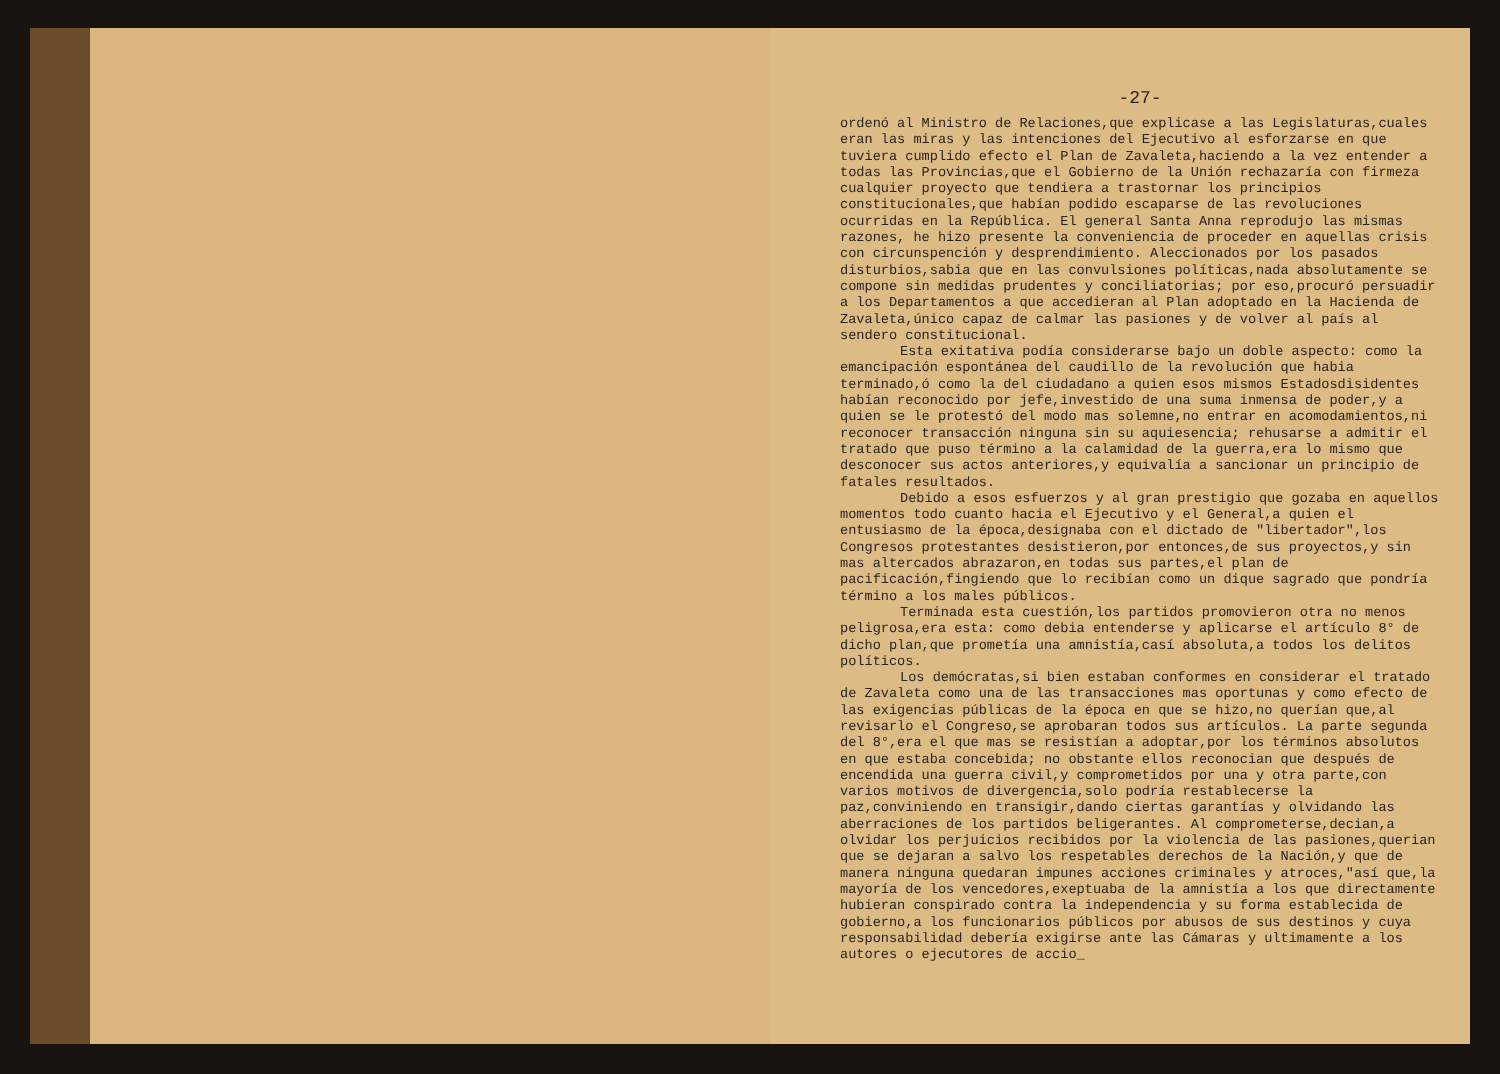-27-
ordenó al Ministro de Relaciones,que explicase a las Legislaturas,cuales eran las miras y las intenciones del Ejecutivo al esforzarse en que tuviera cumplido efecto el Plan de Zavaleta,haciendo a la vez entender a todas las Provincias,que el Gobierno de la Unión rechazaría con firmeza cualquier proyecto que tendiera a trastornar los principios constitucionales,que habían podido escaparse de las revoluciones ocurridas en la República. El general Santa Anna reprodujo las mismas razones, he hizo presente la conveniencia de proceder en aquellas crisis con circunspención y desprendimiento. Aleccionados por los pasados disturbios,sabia que en las convulsiones políticas,nada absolutamente se compone sin medidas prudentes y conciliatorias; por eso,procuró persuadir a los Departamentos a que accedieran al Plan adoptado en la Hacienda de Zavaleta,único capaz de calmar las pasiones y de volver al país al sendero constitucional.
Esta exitativa podía considerarse bajo un doble aspecto: como la emancipación espontánea del caudillo de la revolución que habia terminado,ó como la del ciudadano a quien esos mismos Estadosdisidentes habían reconocido por jefe,investido de una suma inmensa de poder,y a quien se le protestó del modo mas solemne,no entrar en acomodamientos,ni reconocer transacción ninguna sin su aquiesencia; rehusarse a admitir el tratado que puso término a la calamidad de la guerra,era lo mismo que desconocer sus actos anteriores,y equivalía a sancionar un principio de fatales resultados.
Debido a esos esfuerzos y al gran prestigio que gozaba en aquellos momentos todo cuanto hacia el Ejecutivo y el General,a quien el entusiasmo de la época,designaba con el dictado de "libertador",los Congresos protestantes desistieron,por entonces,de sus proyectos,y sin mas altercados abrazaron,en todas sus partes,el plan de pacificación,fingiendo que lo recibían como un dique sagrado que pondría término a los males públicos.
Terminada esta cuestión,los partidos promovieron otra no menos peligrosa,era esta: como debia entenderse y aplicarse el artículo 8° de dicho plan,que prometía una amnistía,casí absoluta,a todos los delitos políticos.
Los demócratas,si bien estaban conformes en considerar el tratado de Zavaleta como una de las transacciones mas oportunas y como efecto de las exigencias públicas de la época en que se hizo,no querían que,al revisarlo el Congreso,se aprobaran todos sus artículos. La parte segunda del 8°,era el que mas se resistían a adoptar,por los términos absolutos en que estaba concebida; no obstante ellos reconocian que después de encendida una guerra civil,y comprometidos por una y otra parte,con varios motivos de divergencia,solo podría restablecerse la paz,conviniendo en transigir,dando ciertas garantías y olvidando las aberraciones de los partidos beligerantes. Al comprometerse,decian,a olvidar los perjuicios recibidos por la violencia de las pasiones,querian que se dejaran a salvo los respetables derechos de la Nación,y que de manera ninguna quedaran impunes acciones criminales y atroces,"así que,la mayoría de los vencedores,exeptuaba de la amnistía a los que directamente hubieran conspirado contra la independencia y su forma establecida de gobierno,a los funcionarios públicos por abusos de sus destinos y cuya responsabilidad debería exigirse ante las Cámaras y ultimamente a los autores o ejecutores de accio_